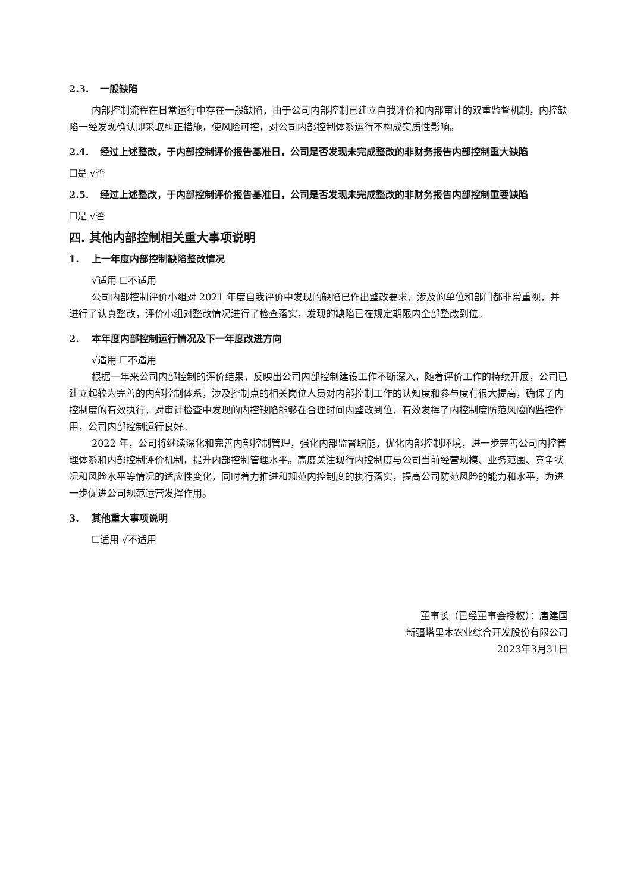2.3. 一般缺陷
内部控制流程在日常运行中存在一般缺陷，由于公司内部控制已建立自我评价和内部审计的双重监督机制，内控缺陷一经发现确认即采取纠正措施，使风险可控，对公司内部控制体系运行不构成实质性影响。
2.4. 经过上述整改，于内部控制评价报告基准日，公司是否发现未完成整改的非财务报告内部控制重大缺陷
☐是 √否
2.5. 经过上述整改，于内部控制评价报告基准日，公司是否发现未完成整改的非财务报告内部控制重要缺陷
☐是 √否
四. 其他内部控制相关重大事项说明
1. 上一年度内部控制缺陷整改情况
√适用 ☐不适用
公司内部控制评价小组对 2021 年度自我评价中发现的缺陷已作出整改要求，涉及的单位和部门都非常重视，并进行了认真整改，评价小组对整改情况进行了检查落实，发现的缺陷已在规定期限内全部整改到位。
2. 本年度内部控制运行情况及下一年度改进方向
√适用 ☐不适用
根据一年来公司内部控制的评价结果，反映出公司内部控制建设工作不断深入，随着评价工作的持续开展，公司已建立起较为完善的内部控制体系，涉及控制点的相关岗位人员对内部控制工作的认知度和参与度有很大提高，确保了内控制度的有效执行，对审计检查中发现的内控缺陷能够在合理时间内整改到位，有效发挥了内控制度防范风险的监控作用，公司内部控制运行良好。
2022 年，公司将继续深化和完善内部控制管理，强化内部监督职能，优化内部控制环境，进一步完善公司内控管理体系和内部控制评价机制，提升内部控制管理水平。高度关注现行内控制度与公司当前经营规模、业务范围、竞争状况和风险水平等情况的适应性变化，同时着力推进和规范内控制度的执行落实，提高公司防范风险的能力和水平，为进一步促进公司规范运营发挥作用。
3. 其他重大事项说明
☐适用 √不适用
董事长（已经董事会授权）：唐建国
新疆塔里木农业综合开发股份有限公司
2023年3月31日